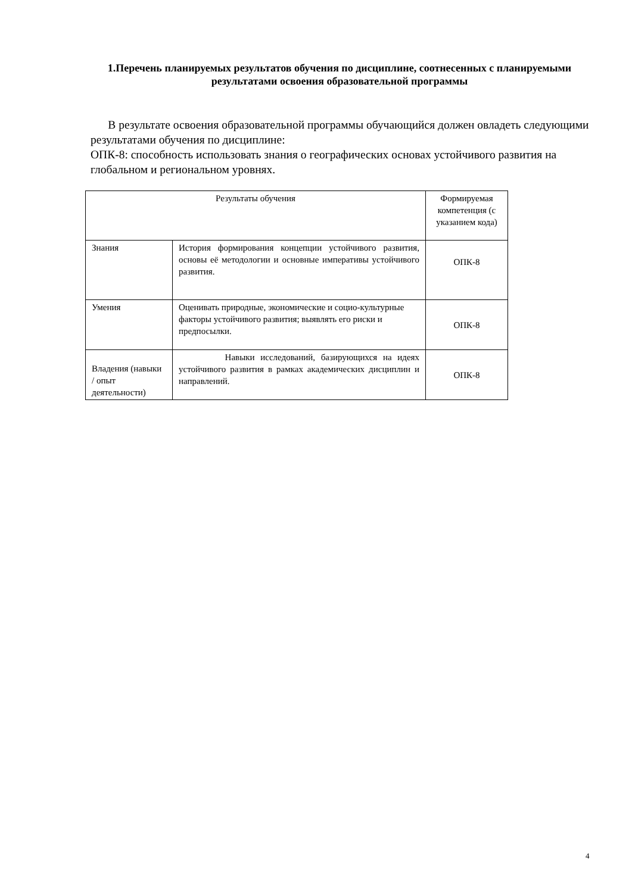1.Перечень планируемых результатов обучения по дисциплине, соотнесенных с планируемыми результатами освоения образовательной программы
В результате освоения образовательной программы обучающийся должен овладеть следующими результатами обучения по дисциплине:
ОПК-8: способность использовать знания о географических основах устойчивого развития на глобальном и региональном уровнях.
| Результаты обучения | | Формируемая компетенция (с указанием кода) |
| --- | --- | --- |
| Знания | История формирования концепции устойчивого развития, основы её методологии и основные императивы устойчивого развития. | ОПК-8 |
| Умения | Оценивать природные, экономические и социо-культурные факторы устойчивого развития; выявлять его риски и предпосылки. | ОПК-8 |
| Владения (навыки / опыт деятельности) | Навыки исследований, базирующихся на идеях устойчивого развития в рамках академических дисциплин и направлений. | ОПК-8 |
4